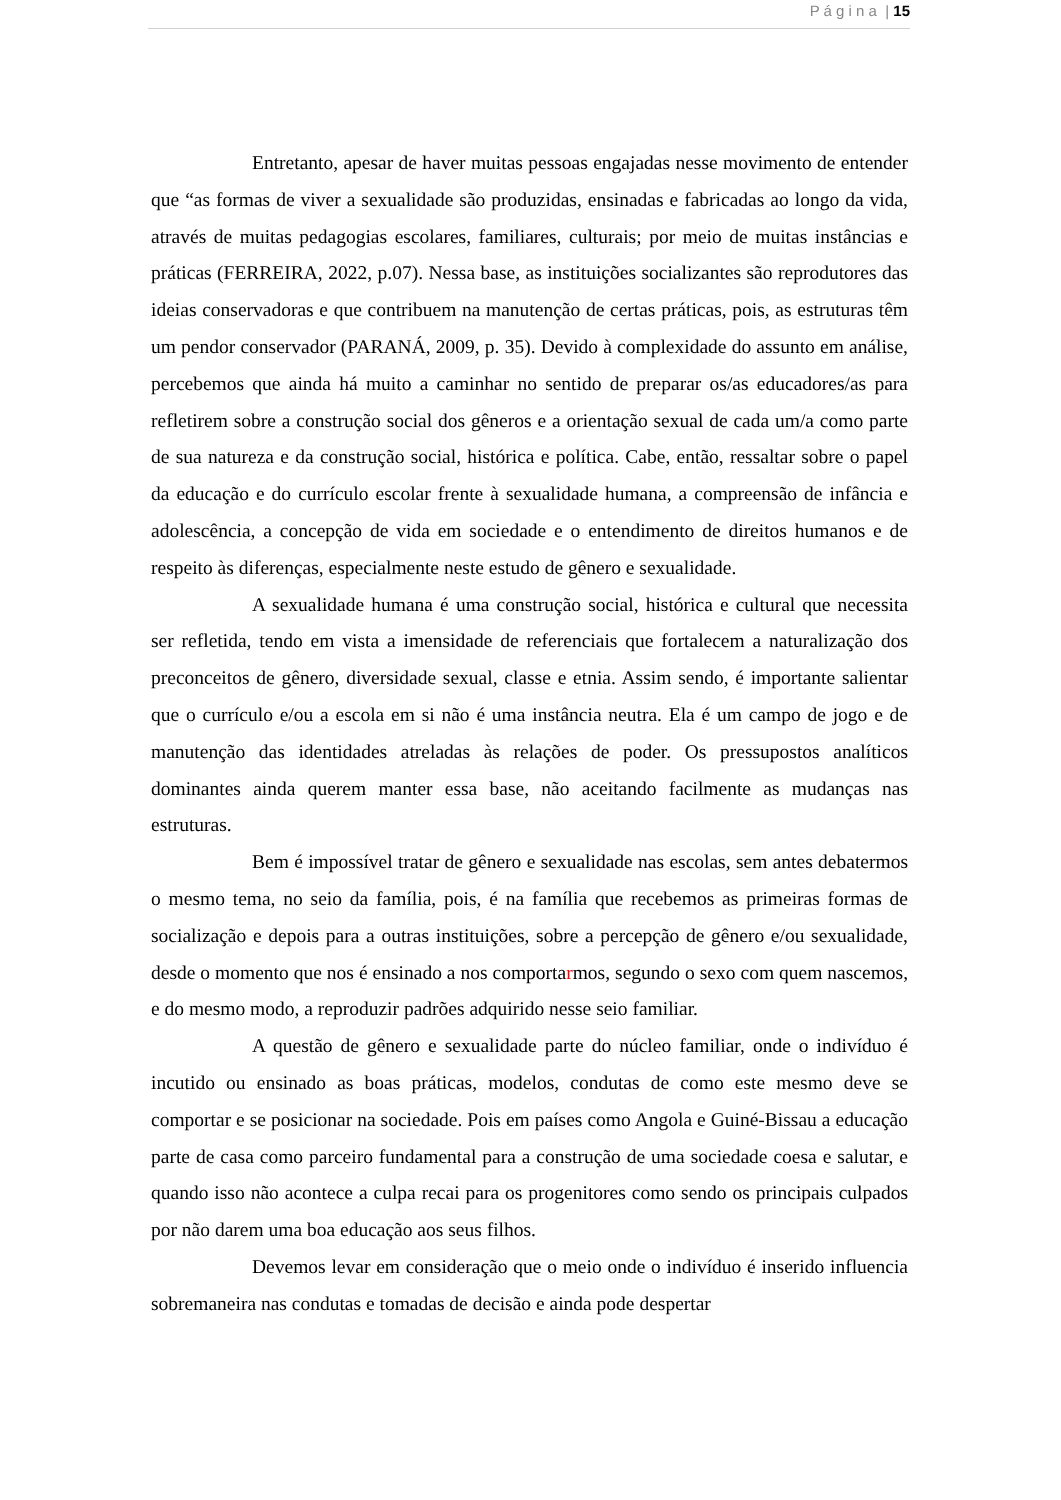P á g i n a | 15
Entretanto, apesar de haver muitas pessoas engajadas nesse movimento de entender que “as formas de viver a sexualidade são produzidas, ensinadas e fabricadas ao longo da vida, através de muitas pedagogias escolares, familiares, culturais; por meio de muitas instâncias e práticas (FERREIRA, 2022, p.07). Nessa base, as instituições socializantes são reprodutores das ideias conservadoras e que contribuem na manutenção de certas práticas, pois, as estruturas têm um pendor conservador (PARANÁ, 2009, p. 35). Devido à complexidade do assunto em análise, percebemos que ainda há muito a caminhar no sentido de preparar os/as educadores/as para refletirem sobre a construção social dos gêneros e a orientação sexual de cada um/a como parte de sua natureza e da construção social, histórica e política. Cabe, então, ressaltar sobre o papel da educação e do currículo escolar frente à sexualidade humana, a compreensão de infância e adolescência, a concepção de vida em sociedade e o entendimento de direitos humanos e de respeito às diferenças, especialmente neste estudo de gênero e sexualidade.
A sexualidade humana é uma construção social, histórica e cultural que necessita ser refletida, tendo em vista a imensidade de referenciais que fortalecem a naturalização dos preconceitos de gênero, diversidade sexual, classe e etnia. Assim sendo, é importante salientar que o currículo e/ou a escola em si não é uma instância neutra. Ela é um campo de jogo e de manutenção das identidades atreladas às relações de poder. Os pressupostos analíticos dominantes ainda querem manter essa base, não aceitando facilmente as mudanças nas estruturas.
Bem é impossível tratar de gênero e sexualidade nas escolas, sem antes debatermos o mesmo tema, no seio da família, pois, é na família que recebemos as primeiras formas de socialização e depois para a outras instituições, sobre a percepção de gênero e/ou sexualidade, desde o momento que nos é ensinado a nos comportarmos, segundo o sexo com quem nascemos, e do mesmo modo, a reproduzir padrões adquirido nesse seio familiar.
A questão de gênero e sexualidade parte do núcleo familiar, onde o indivíduo é incutido ou ensinado as boas práticas, modelos, condutas de como este mesmo deve se comportar e se posicionar na sociedade. Pois em países como Angola e Guiné-Bissau a educação parte de casa como parceiro fundamental para a construção de uma sociedade coesa e salutar, e quando isso não acontece a culpa recai para os progenitores como sendo os principais culpados por não darem uma boa educação aos seus filhos.
Devemos levar em consideração que o meio onde o indivíduo é inserido influencia sobremaneira nas condutas e tomadas de decisão e ainda pode despertar